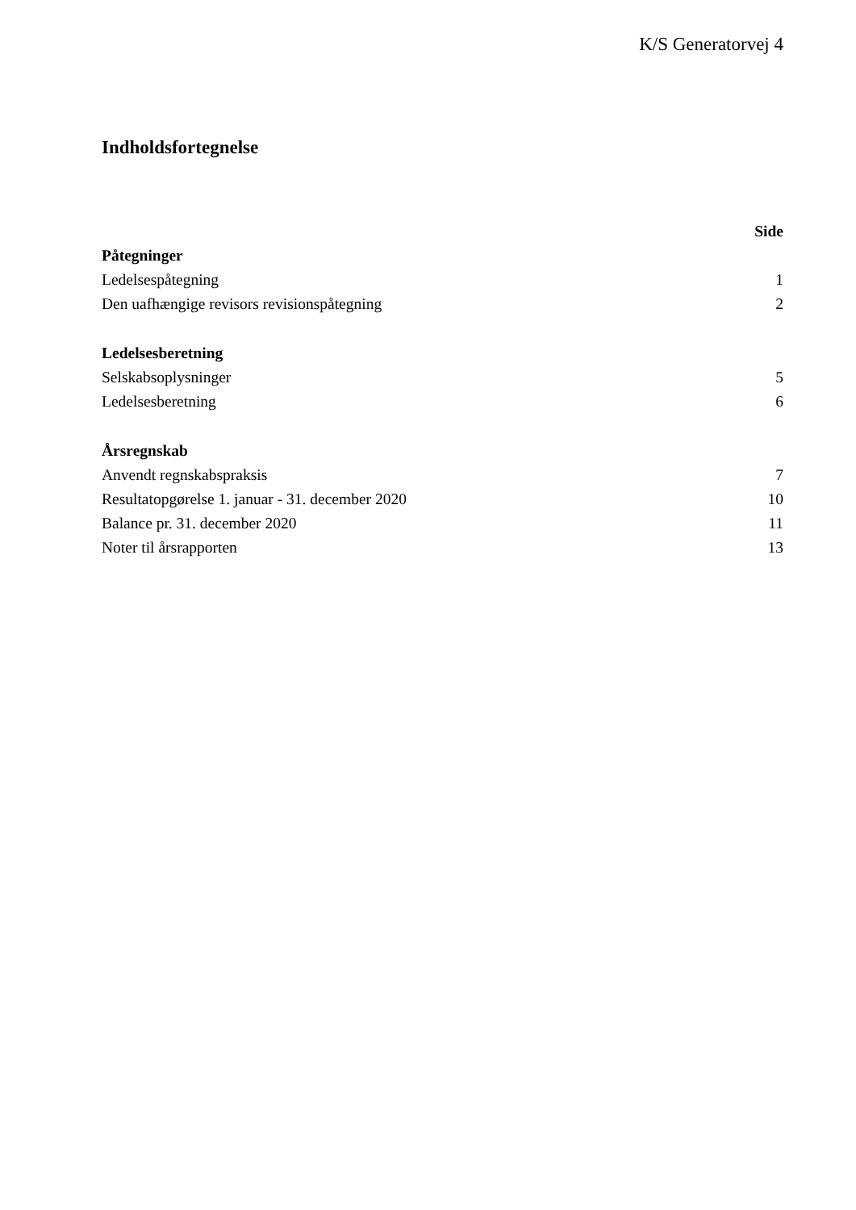K/S Generatorvej 4
Indholdsfortegnelse
| | Side |
| Påtegninger | |
| Ledelsespåtegning | 1 |
| Den uafhængige revisors revisionspåtegning | 2 |
| Ledelsesberetning | |
| Selskabsoplysninger | 5 |
| Ledelsesberetning | 6 |
| Årsregnskab | |
| Anvendt regnskabspraksis | 7 |
| Resultatopgørelse 1. januar - 31. december 2020 | 10 |
| Balance pr. 31. december 2020 | 11 |
| Noter til årsrapporten | 13 |